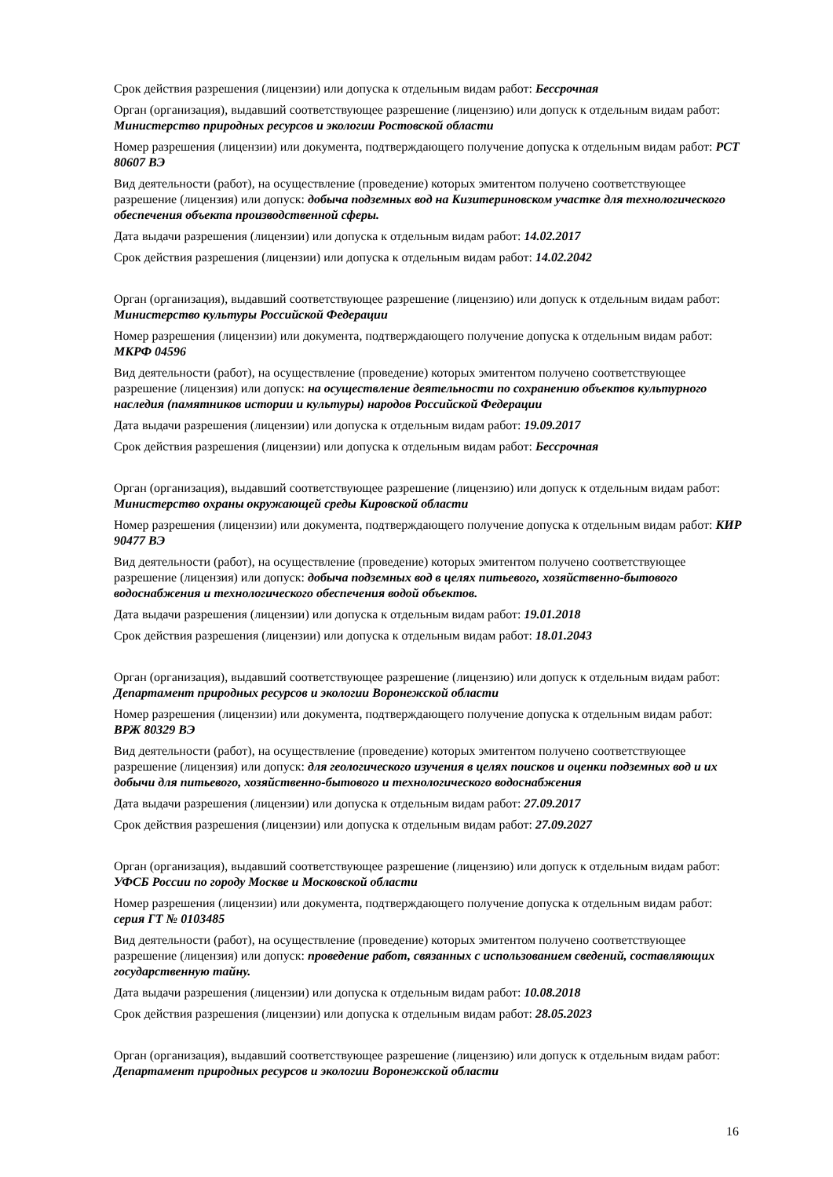Срок действия разрешения (лицензии) или допуска к отдельным видам работ: Бессрочная
Орган (организация), выдавший соответствующее разрешение (лицензию) или допуск к отдельным видам работ: Министерство природных ресурсов и экологии Ростовской области
Номер разрешения (лицензии) или документа, подтверждающего получение допуска к отдельным видам работ: РСТ 80607 ВЭ
Вид деятельности (работ), на осуществление (проведение) которых эмитентом получено соответствующее разрешение (лицензия) или допуск: добыча подземных вод на Кизитериновском участке для технологического обеспечения объекта производственной сферы.
Дата выдачи разрешения (лицензии) или допуска к отдельным видам работ: 14.02.2017
Срок действия разрешения (лицензии) или допуска к отдельным видам работ: 14.02.2042
Орган (организация), выдавший соответствующее разрешение (лицензию) или допуск к отдельным видам работ: Министерство культуры Российской Федерации
Номер разрешения (лицензии) или документа, подтверждающего получение допуска к отдельным видам работ: МКРФ 04596
Вид деятельности (работ), на осуществление (проведение) которых эмитентом получено соответствующее разрешение (лицензия) или допуск: на осуществление деятельности по сохранению объектов культурного наследия (памятников истории и культуры) народов Российской Федерации
Дата выдачи разрешения (лицензии) или допуска к отдельным видам работ: 19.09.2017
Срок действия разрешения (лицензии) или допуска к отдельным видам работ: Бессрочная
Орган (организация), выдавший соответствующее разрешение (лицензию) или допуск к отдельным видам работ: Министерство охраны окружающей среды Кировской области
Номер разрешения (лицензии) или документа, подтверждающего получение допуска к отдельным видам работ: КИР 90477 ВЭ
Вид деятельности (работ), на осуществление (проведение) которых эмитентом получено соответствующее разрешение (лицензия) или допуск: добыча подземных вод в целях питьевого, хозяйственно-бытового водоснабжения и технологического обеспечения водой объектов.
Дата выдачи разрешения (лицензии) или допуска к отдельным видам работ: 19.01.2018
Срок действия разрешения (лицензии) или допуска к отдельным видам работ: 18.01.2043
Орган (организация), выдавший соответствующее разрешение (лицензию) или допуск к отдельным видам работ: Департамент природных ресурсов и экологии Воронежской области
Номер разрешения (лицензии) или документа, подтверждающего получение допуска к отдельным видам работ: ВРЖ 80329 ВЭ
Вид деятельности (работ), на осуществление (проведение) которых эмитентом получено соответствующее разрешение (лицензия) или допуск: для геологического изучения в целях поисков и оценки подземных вод и их добычи для питьевого, хозяйственно-бытового и технологического водоснабжения
Дата выдачи разрешения (лицензии) или допуска к отдельным видам работ: 27.09.2017
Срок действия разрешения (лицензии) или допуска к отдельным видам работ: 27.09.2027
Орган (организация), выдавший соответствующее разрешение (лицензию) или допуск к отдельным видам работ: УФСБ России по городу Москве и Московской области
Номер разрешения (лицензии) или документа, подтверждающего получение допуска к отдельным видам работ: серия ГТ № 0103485
Вид деятельности (работ), на осуществление (проведение) которых эмитентом получено соответствующее разрешение (лицензия) или допуск: проведение работ, связанных с использованием сведений, составляющих государственную тайну.
Дата выдачи разрешения (лицензии) или допуска к отдельным видам работ: 10.08.2018
Срок действия разрешения (лицензии) или допуска к отдельным видам работ: 28.05.2023
Орган (организация), выдавший соответствующее разрешение (лицензию) или допуск к отдельным видам работ: Департамент природных ресурсов и экологии Воронежской области
16